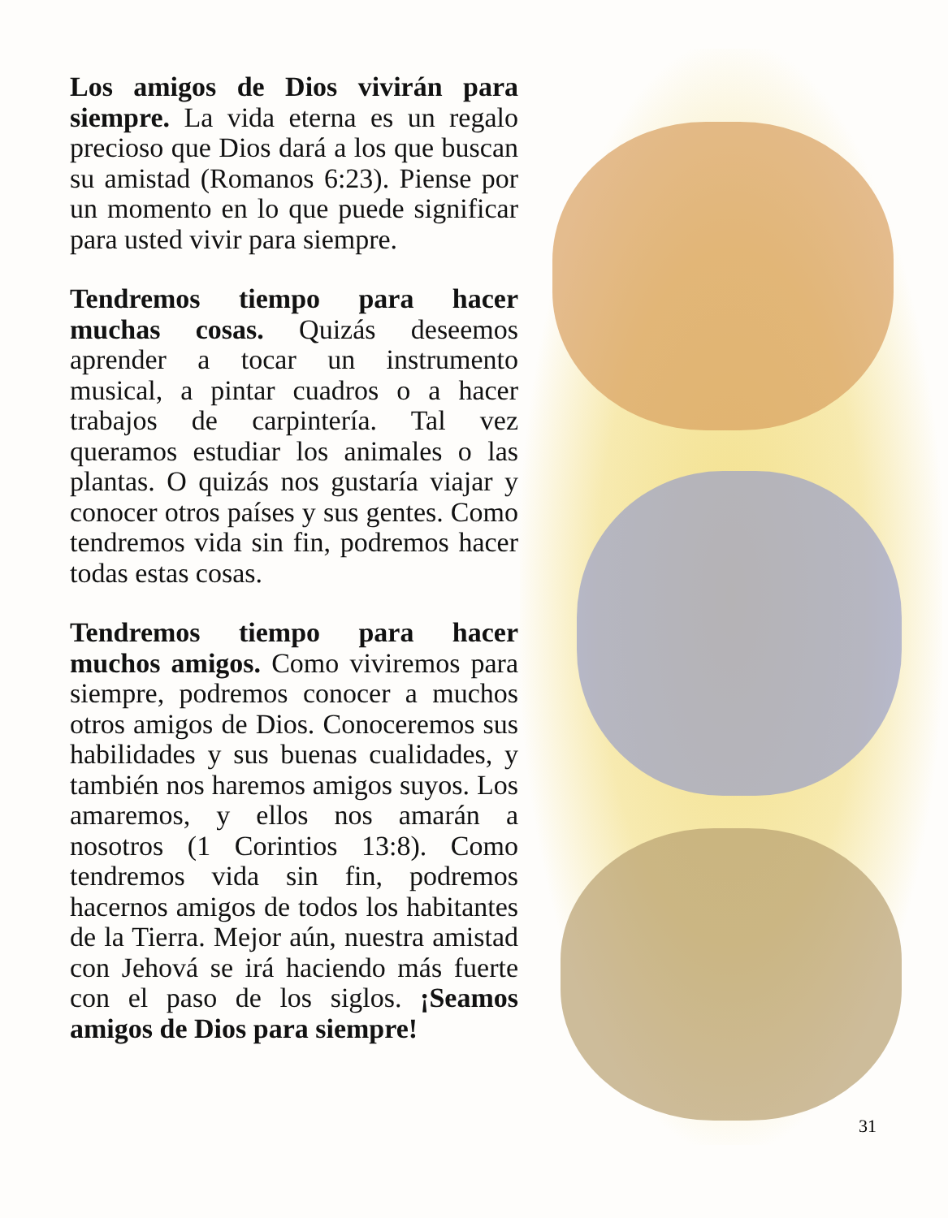Los amigos de Dios vivirán para siempre. La vida eterna es un regalo precioso que Dios dará a los que buscan su amistad (Romanos 6:23). Piense por un momento en lo que puede significar para usted vivir para siempre.
Tendremos tiempo para hacer muchas cosas. Quizás deseemos aprender a tocar un instrumento musical, a pintar cuadros o a hacer trabajos de carpintería. Tal vez queramos estudiar los animales o las plantas. O quizás nos gustaría viajar y conocer otros países y sus gentes. Como tendremos vida sin fin, podremos hacer todas estas cosas.
Tendremos tiempo para hacer muchos amigos. Como viviremos para siempre, podremos conocer a muchos otros amigos de Dios. Conoceremos sus habilidades y sus buenas cualidades, y también nos haremos amigos suyos. Los amaremos, y ellos nos amarán a nosotros (1 Corintios 13:8). Como tendremos vida sin fin, podremos hacernos amigos de todos los habitantes de la Tierra. Mejor aún, nuestra amistad con Jehová se irá haciendo más fuerte con el paso de los siglos. ¡Seamos amigos de Dios para siempre!
31